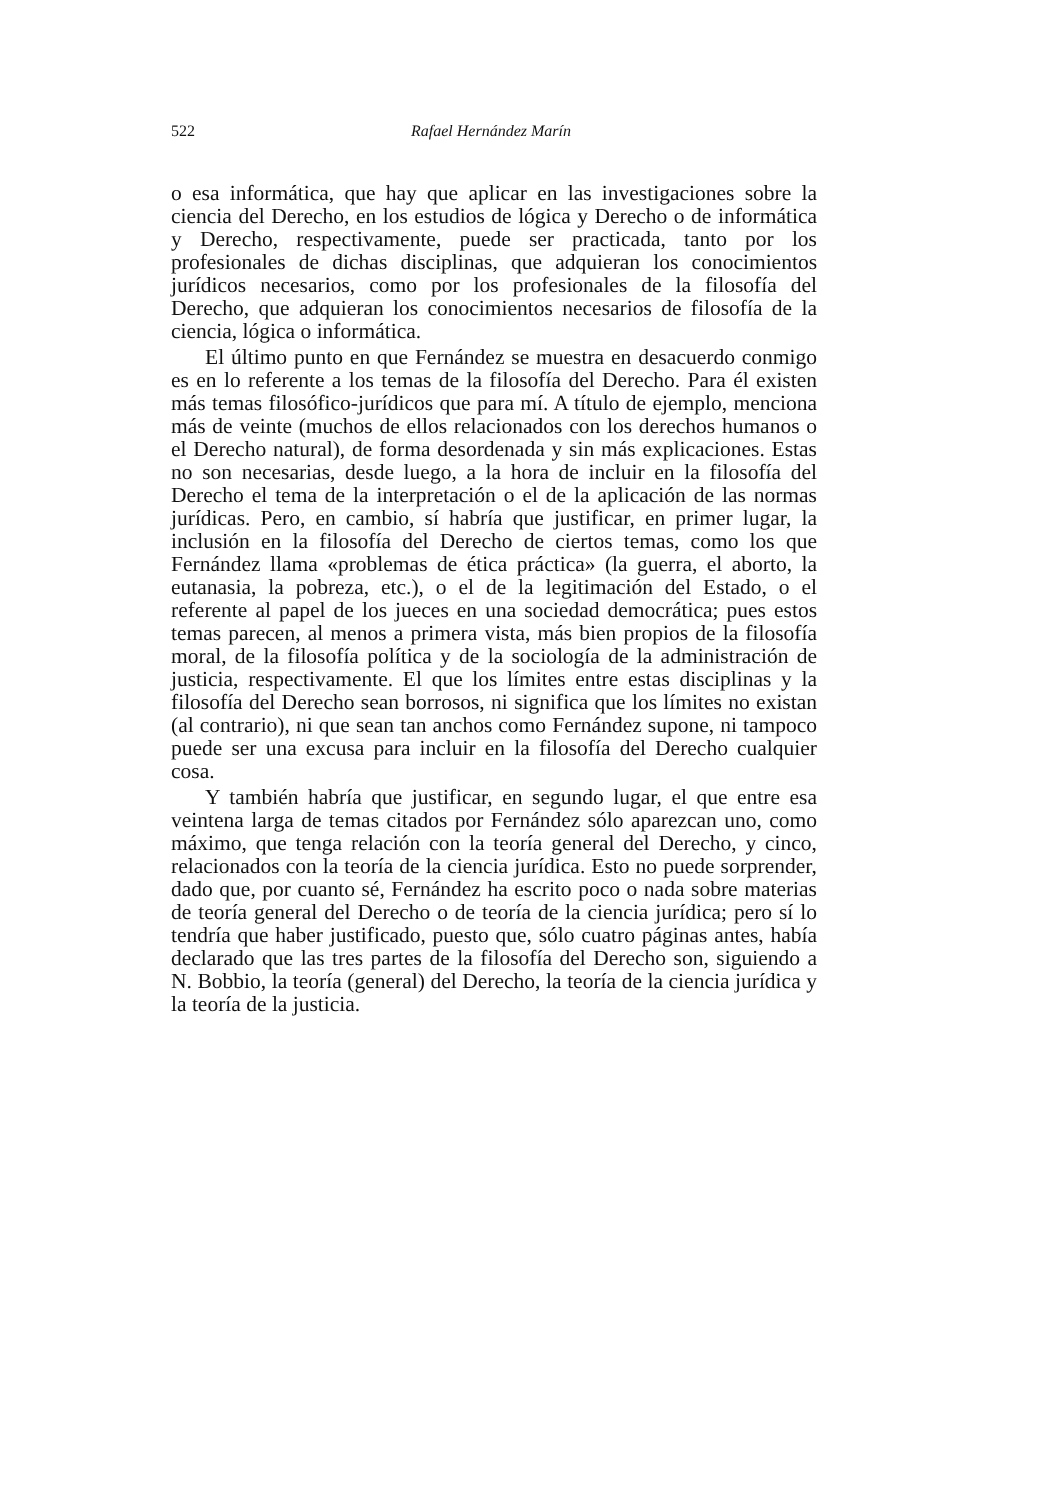522 Rafael Hernández Marín
o esa informática, que hay que aplicar en las investigaciones sobre la ciencia del Derecho, en los estudios de lógica y Derecho o de informática y Derecho, respectivamente, puede ser practicada, tanto por los profesionales de dichas disciplinas, que adquieran los conocimientos jurídicos necesarios, como por los profesionales de la filosofía del Derecho, que adquieran los conocimientos necesarios de filosofía de la ciencia, lógica o informática.
El último punto en que Fernández se muestra en desacuerdo conmigo es en lo referente a los temas de la filosofía del Derecho. Para él existen más temas filosófico-jurídicos que para mí. A título de ejemplo, menciona más de veinte (muchos de ellos relacionados con los derechos humanos o el Derecho natural), de forma desordenada y sin más explicaciones. Estas no son necesarias, desde luego, a la hora de incluir en la filosofía del Derecho el tema de la interpretación o el de la aplicación de las normas jurídicas. Pero, en cambio, sí habría que justificar, en primer lugar, la inclusión en la filosofía del Derecho de ciertos temas, como los que Fernández llama «problemas de ética práctica» (la guerra, el aborto, la eutanasia, la pobreza, etc.), o el de la legitimación del Estado, o el referente al papel de los jueces en una sociedad democrática; pues estos temas parecen, al menos a primera vista, más bien propios de la filosofía moral, de la filosofía política y de la sociología de la administración de justicia, respectivamente. El que los límites entre estas disciplinas y la filosofía del Derecho sean borrosos, ni significa que los límites no existan (al contrario), ni que sean tan anchos como Fernández supone, ni tampoco puede ser una excusa para incluir en la filosofía del Derecho cualquier cosa.
Y también habría que justificar, en segundo lugar, el que entre esa veintena larga de temas citados por Fernández sólo aparezcan uno, como máximo, que tenga relación con la teoría general del Derecho, y cinco, relacionados con la teoría de la ciencia jurídica. Esto no puede sorprender, dado que, por cuanto sé, Fernández ha escrito poco o nada sobre materias de teoría general del Derecho o de teoría de la ciencia jurídica; pero sí lo tendría que haber justificado, puesto que, sólo cuatro páginas antes, había declarado que las tres partes de la filosofía del Derecho son, siguiendo a N. Bobbio, la teoría (general) del Derecho, la teoría de la ciencia jurídica y la teoría de la justicia.